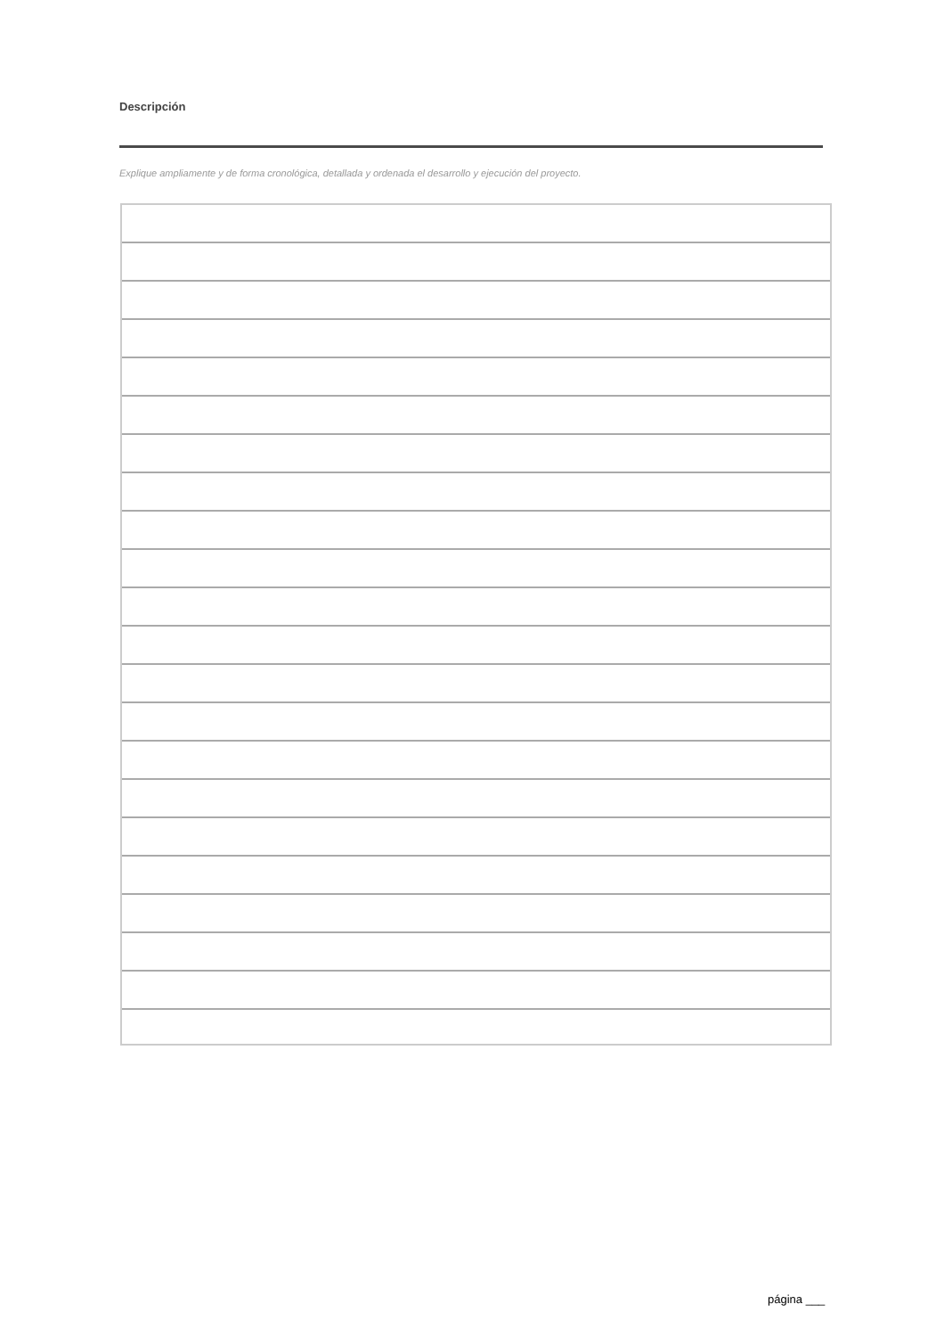Descripción
Explique ampliamente y de forma cronológica, detallada y ordenada el desarrollo y ejecución del proyecto.
página ___